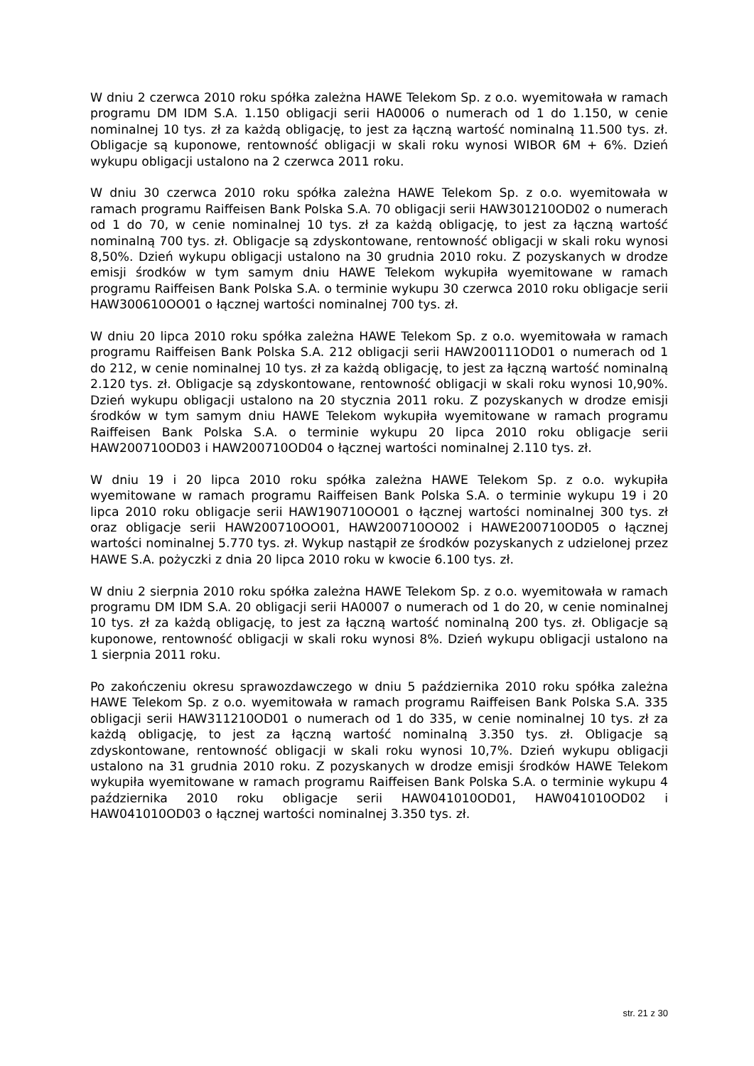W dniu 2 czerwca 2010 roku spółka zależna HAWE Telekom Sp. z o.o. wyemitowała w ramach programu DM IDM S.A. 1.150 obligacji serii HA0006 o numerach od 1 do 1.150, w cenie nominalnej 10 tys. zł za każdą obligację, to jest za łączną wartość nominalną 11.500 tys. zł. Obligacje są kuponowe, rentowność obligacji w skali roku wynosi WIBOR 6M + 6%. Dzień wykupu obligacji ustalono na 2 czerwca 2011 roku.
W dniu 30 czerwca 2010 roku spółka zależna HAWE Telekom Sp. z o.o. wyemitowała w ramach programu Raiffeisen Bank Polska S.A. 70 obligacji serii HAW301210OD02 o numerach od 1 do 70, w cenie nominalnej 10 tys. zł za każdą obligację, to jest za łączną wartość nominalną 700 tys. zł. Obligacje są zdyskontowane, rentowność obligacji w skali roku wynosi 8,50%. Dzień wykupu obligacji ustalono na 30 grudnia 2010 roku. Z pozyskanych w drodze emisji środków w tym samym dniu HAWE Telekom wykupiła wyemitowane w ramach programu Raiffeisen Bank Polska S.A. o terminie wykupu 30 czerwca 2010 roku obligacje serii HAW300610OO01 o łącznej wartości nominalnej 700 tys. zł.
W dniu 20 lipca 2010 roku spółka zależna HAWE Telekom Sp. z o.o. wyemitowała w ramach programu Raiffeisen Bank Polska S.A. 212 obligacji serii HAW200111OD01 o numerach od 1 do 212, w cenie nominalnej 10 tys. zł za każdą obligację, to jest za łączną wartość nominalną 2.120 tys. zł. Obligacje są zdyskontowane, rentowność obligacji w skali roku wynosi 10,90%. Dzień wykupu obligacji ustalono na 20 stycznia 2011 roku. Z pozyskanych w drodze emisji środków w tym samym dniu HAWE Telekom wykupiła wyemitowane w ramach programu Raiffeisen Bank Polska S.A. o terminie wykupu 20 lipca 2010 roku obligacje serii HAW200710OD03 i HAW200710OD04 o łącznej wartości nominalnej 2.110 tys. zł.
W dniu 19 i 20 lipca 2010 roku spółka zależna HAWE Telekom Sp. z o.o. wykupiła wyemitowane w ramach programu Raiffeisen Bank Polska S.A. o terminie wykupu 19 i 20 lipca 2010 roku obligacje serii HAW190710OO01 o łącznej wartości nominalnej 300 tys. zł oraz obligacje serii HAW200710OO01, HAW200710OO02 i HAWE200710OD05 o łącznej wartości nominalnej 5.770 tys. zł. Wykup nastąpił ze środków pozyskanych z udzielonej przez HAWE S.A. pożyczki z dnia 20 lipca 2010 roku w kwocie 6.100 tys. zł.
W dniu 2 sierpnia 2010 roku spółka zależna HAWE Telekom Sp. z o.o. wyemitowała w ramach programu DM IDM S.A. 20 obligacji serii HA0007 o numerach od 1 do 20, w cenie nominalnej 10 tys. zł za każdą obligację, to jest za łączną wartość nominalną 200 tys. zł. Obligacje są kuponowe, rentowność obligacji w skali roku wynosi 8%. Dzień wykupu obligacji ustalono na 1 sierpnia 2011 roku.
Po zakończeniu okresu sprawozdawczego w dniu 5 października 2010 roku spółka zależna HAWE Telekom Sp. z o.o. wyemitowała w ramach programu Raiffeisen Bank Polska S.A. 335 obligacji serii HAW311210OD01 o numerach od 1 do 335, w cenie nominalnej 10 tys. zł za każdą obligację, to jest za łączną wartość nominalną 3.350 tys. zł. Obligacje są zdyskontowane, rentowność obligacji w skali roku wynosi 10,7%. Dzień wykupu obligacji ustalono na 31 grudnia 2010 roku. Z pozyskanych w drodze emisji środków HAWE Telekom wykupiła wyemitowane w ramach programu Raiffeisen Bank Polska S.A. o terminie wykupu 4 października 2010 roku obligacje serii HAW041010OD01, HAW041010OD02 i HAW041010OD03 o łącznej wartości nominalnej 3.350 tys. zł.
str. 21 z 30